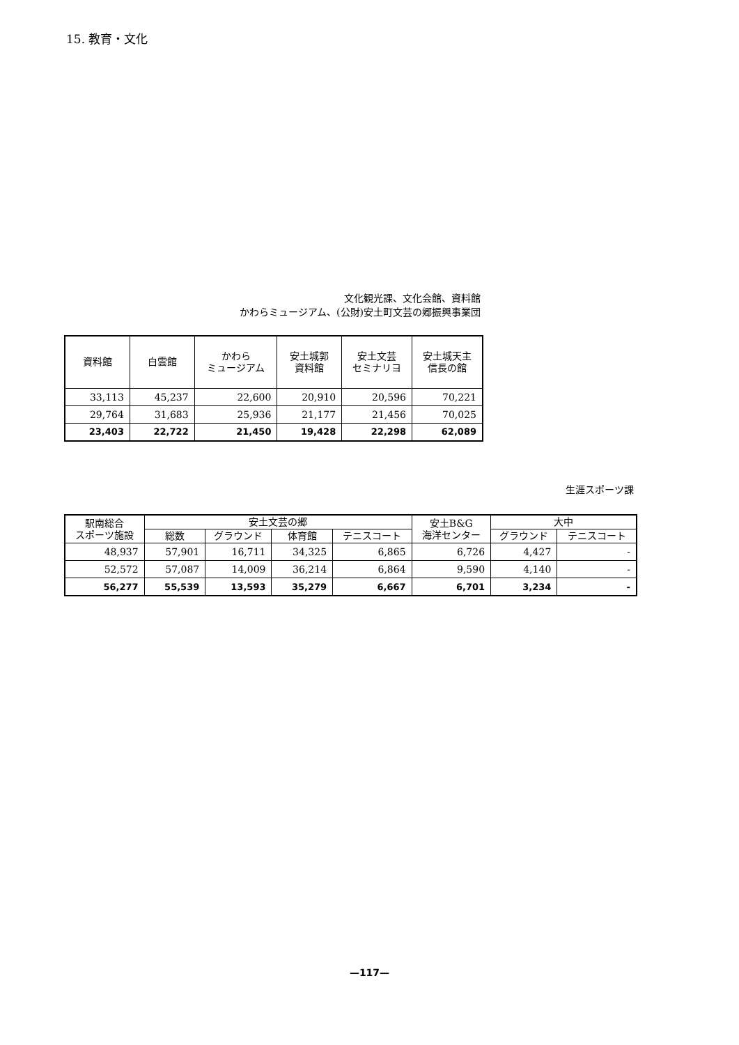15. 教育・文化
文化観光課、文化会館、資料館
かわらミュージアム、(公財)安土町文芸の郷振興事業団
| 資料館 | 白雲館 | かわら ミュージアム | 安土城郭 資料館 | 安土文芸 セミナリヨ | 安土城天主 信長の館 |
| --- | --- | --- | --- | --- | --- |
| 33,113 | 45,237 | 22,600 | 20,910 | 20,596 | 70,221 |
| 29,764 | 31,683 | 25,936 | 21,177 | 21,456 | 70,025 |
| 23,403 | 22,722 | 21,450 | 19,428 | 22,298 | 62,089 |
生涯スポーツ課
| 駅南総合 スポーツ施設 | 安土文芸の郷 | | | | 安土B&G 海洋センター | 大中 | |
| --- | --- | --- | --- | --- | --- | --- | --- |
| | 総数 | グラウンド | 体育館 | テニスコート | | グラウンド | テニスコート |
| 48,937 | 57,901 | 16,711 | 34,325 | 6,865 | 6,726 | 4,427 | - |
| 52,572 | 57,087 | 14,009 | 36,214 | 6,864 | 9,590 | 4,140 | - |
| 56,277 | 55,539 | 13,593 | 35,279 | 6,667 | 6,701 | 3,234 | - |
—117—